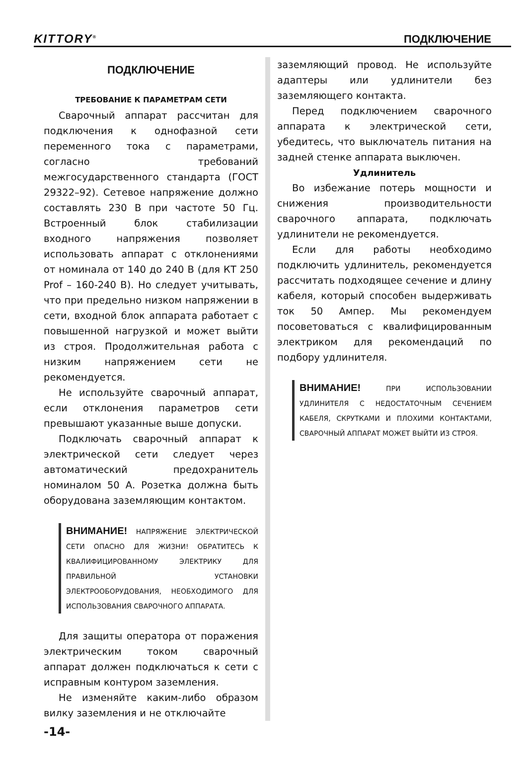KITTORY<sup>®</sup> ПОДКЛЮЧЕНИЕ
ПОДКЛЮЧЕНИЕ
ТРЕБОВАНИЕ К ПАРАМЕТРАМ СЕТИ
Сварочный аппарат рассчитан для подключения к однофазной сети переменного тока с параметрами, согласно требований межгосударственного стандарта (ГОСТ 29322–92). Сетевое напряжение должно составлять 230 В при частоте 50 Гц. Встроенный блок стабилизации входного напряжения позволяет использовать аппарат с отклонениями от номинала от 140 до 240 В (для КТ 250 Prof – 160-240 В). Но следует учитывать, что при предельно низком напряжении в сети, входной блок аппарата работает с повышенной нагрузкой и может выйти из строя. Продолжительная работа с низким напряжением сети не рекомендуется.
Не используйте сварочный аппарат, если отклонения параметров сети превышают указанные выше допуски.
Подключать сварочный аппарат к электрической сети следует через автоматический предохранитель номиналом 50 А. Розетка должна быть оборудована заземляющим контактом.
ВНИМАНИЕ! НАПРЯЖЕНИЕ ЭЛЕКТРИЧЕСКОЙ СЕТИ ОПАСНО ДЛЯ ЖИЗНИ! ОБРАТИТЕСЬ К КВАЛИФИЦИРОВАННОМУ ЭЛЕКТРИКУ ДЛЯ ПРАВИЛЬНОЙ УСТАНОВКИ ЭЛЕКТРООБОРУДОВАНИЯ, НЕОБХОДИМОГО ДЛЯ ИСПОЛЬЗОВАНИЯ СВАРОЧНОГО АППАРАТА.
Для защиты оператора от поражения электрическим током сварочный аппарат должен подключаться к сети с исправным контуром заземления.
Не изменяйте каким-либо образом вилку заземления и не отключайте
заземляющий провод. Не используйте адаптеры или удлинители без заземляющего контакта.
Перед подключением сварочного аппарата к электрической сети, убедитесь, что выключатель питания на задней стенке аппарата выключен.
Удлинитель
Во избежание потерь мощности и снижения производительности сварочного аппарата, подключать удлинители не рекомендуется.
Если для работы необходимо подключить удлинитель, рекомендуется рассчитать подходящее сечение и длину кабеля, который способен выдерживать ток 50 Ампер. Мы рекомендуем посоветоваться с квалифицированным электриком для рекомендаций по подбору удлинителя.
ВНИМАНИЕ! ПРИ ИСПОЛЬЗОВАНИИ УДЛИНИТЕЛЯ С НЕДОСТАТОЧНЫМ СЕЧЕНИЕМ КАБЕЛЯ, СКРУТКАМИ И ПЛОХИМИ КОНТАКТАМИ, СВАРОЧНЫЙ АППАРАТ МОЖЕТ ВЫЙТИ ИЗ СТРОЯ.
-14-